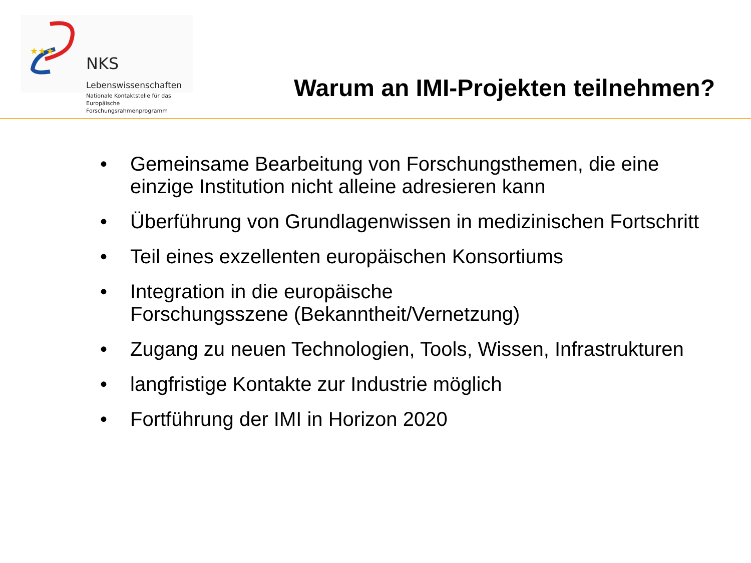★★★
NKS Lebenswissenschaften
Nationale Kontaktstelle für das
Europäische Forschungsrahmenprogramm
Warum an IMI-Projekten teilnehmen?
• Gemeinsame Bearbeitung von Forschungsthemen, die eine einzige Institution nicht alleine adresieren kann
• Überführung von Grundlagenwissen in medizinischen Fortschritt
• Teil eines exzellenten europäischen Konsortiums
• Integration in die europäische
Forschungsszene (Bekanntheit/Vernetzung)
• Zugang zu neuen Technologien, Tools, Wissen, Infrastrukturen
• langfristige Kontakte zur Industrie möglich
• Fortführung der IMI in Horizon 2020